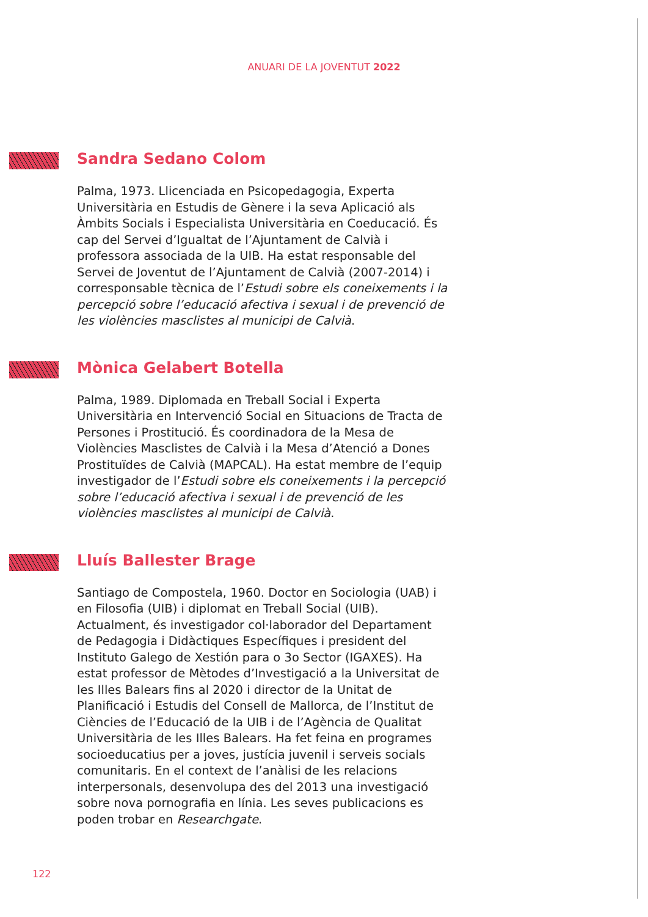ANUARI DE LA JOVENTUT 2022
Sandra Sedano Colom
Palma, 1973. Llicenciada en Psicopedagogia, Experta Universitària en Estudis de Gènere i la seva Aplicació als Àmbits Socials i Especialista Universitària en Coeducació. És cap del Servei d’Igualtat de l’Ajuntament de Calvià i professora associada de la UIB. Ha estat responsable del Servei de Joventut de l’Ajuntament de Calvià (2007-2014) i corresponsable tècnica de l’Estudi sobre els coneixements i la percepció sobre l’educació afectiva i sexual i de prevenció de les violències masclistes al municipi de Calvià.
Mònica Gelabert Botella
Palma, 1989. Diplomada en Treball Social i Experta Universitària en Intervenció Social en Situacions de Tracta de Persones i Prostitució. És coordinadora de la Mesa de Violències Masclistes de Calvià i la Mesa d’Atenció a Dones Prostituïdes de Calvià (MAPCAL). Ha estat membre de l’equip investigador de l’Estudi sobre els coneixements i la percepció sobre l’educació afectiva i sexual i de prevenció de les violències masclistes al municipi de Calvià.
Lluís Ballester Brage
Santiago de Compostela, 1960. Doctor en Sociologia (UAB) i en Filosofia (UIB) i diplomat en Treball Social (UIB). Actualment, és investigador col·laborador del Departament de Pedagogia i Didàctiques Específiques i president del Instituto Galego de Xestión para o 3o Sector (IGAXES). Ha estat professor de Mètodes d’Investigació a la Universitat de les Illes Balears fins al 2020 i director de la Unitat de Planificació i Estudis del Consell de Mallorca, de l’Institut de Ciències de l’Educació de la UIB i de l’Agència de Qualitat Universitària de les Illes Balears. Ha fet feina en programes socioeducatius per a joves, justícia juvenil i serveis socials comunitaris. En el context de l’anàlisi de les relacions interpersonals, desenvolupa des del 2013 una investigació sobre nova pornografia en línia. Les seves publicacions es poden trobar en Researchgate.
122